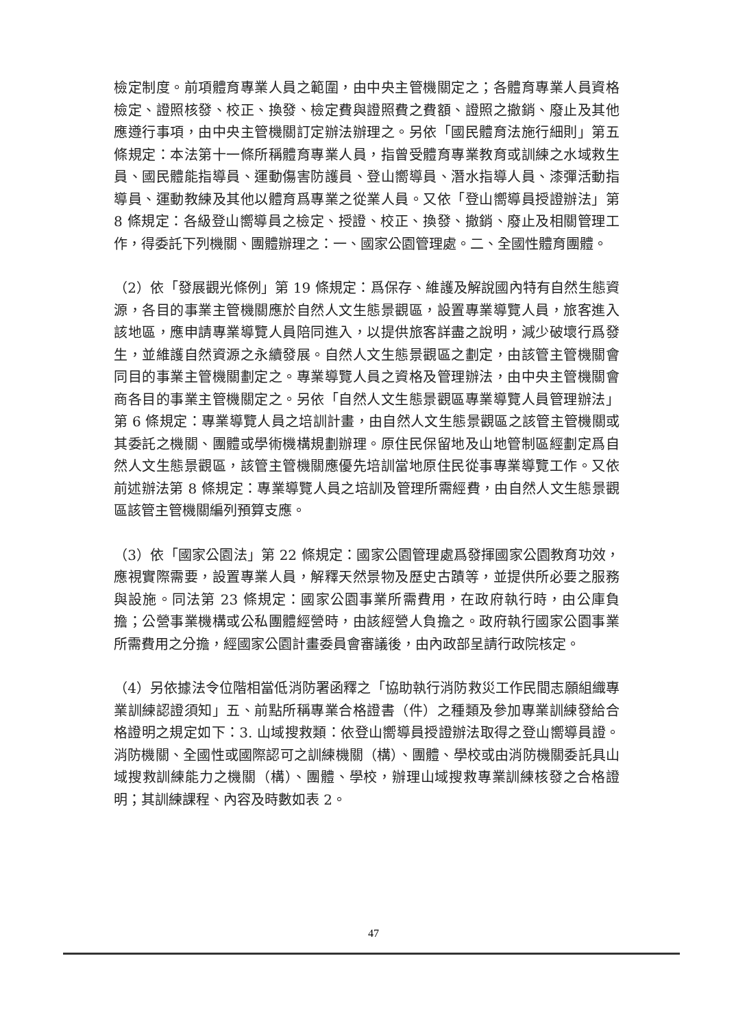檢定制度。前項體育專業人員之範圍，由中央主管機關定之；各體育專業人員資格檢定、證照核發、校正、換發、檢定費與證照費之費額、證照之撤銷、廢止及其他應遵行事項，由中央主管機關訂定辦法辦理之。另依「國民體育法施行細則」第五條規定：本法第十一條所稱體育專業人員，指曾受體育專業教育或訓練之水域救生員、國民體能指導員、運動傷害防護員、登山嚮導員、潛水指導人員、漆彈活動指導員、運動教練及其他以體育爲專業之從業人員。又依「登山嚮導員授證辦法」第 8 條規定：各級登山嚮導員之檢定、授證、校正、換發、撤銷、廢止及相關管理工作，得委託下列機關、團體辦理之：一、國家公園管理處。二、全國性體育團體。
（2）依「發展觀光條例」第 19 條規定：爲保存、維護及解說國內特有自然生態資源，各目的事業主管機關應於自然人文生態景觀區，設置專業導覽人員，旅客進入該地區，應申請專業導覽人員陪同進入，以提供旅客詳盡之說明，減少破壞行爲發生，並維護自然資源之永續發展。自然人文生態景觀區之劃定，由該管主管機關會同目的事業主管機關劃定之。專業導覽人員之資格及管理辦法，由中央主管機關會商各目的事業主管機關定之。另依「自然人文生態景觀區專業導覽人員管理辦法」第 6 條規定：專業導覽人員之培訓計畫，由自然人文生態景觀區之該管主管機關或其委託之機關、團體或學術機構規劃辦理。原住民保留地及山地管制區經劃定爲自然人文生態景觀區，該管主管機關應優先培訓當地原住民從事專業導覽工作。又依前述辦法第 8 條規定：專業導覽人員之培訓及管理所需經費，由自然人文生態景觀區該管主管機關編列預算支應。
（3）依「國家公園法」第 22 條規定：國家公園管理處爲發揮國家公園教育功效，應視實際需要，設置專業人員，解釋天然景物及歷史古蹟等，並提供所必要之服務與設施。同法第 23 條規定：國家公園事業所需費用，在政府執行時，由公庫負擔；公營事業機構或公私團體經營時，由該經營人負擔之。政府執行國家公園事業所需費用之分擔，經國家公園計畫委員會審議後，由內政部呈請行政院核定。
（4）另依據法令位階相當低消防署函釋之「協助執行消防救災工作民間志願組織專業訓練認證須知」五、前點所稱專業合格證書（件）之種類及參加專業訓練發給合格證明之規定如下：3. 山域搜救類：依登山嚮導員授證辦法取得之登山嚮導員證。消防機關、全國性或國際認可之訓練機關（構）、團體、學校或由消防機關委託具山域搜救訓練能力之機關（構）、團體、學校，辦理山域搜救專業訓練核發之合格證明；其訓練課程、內容及時數如表 2。
47